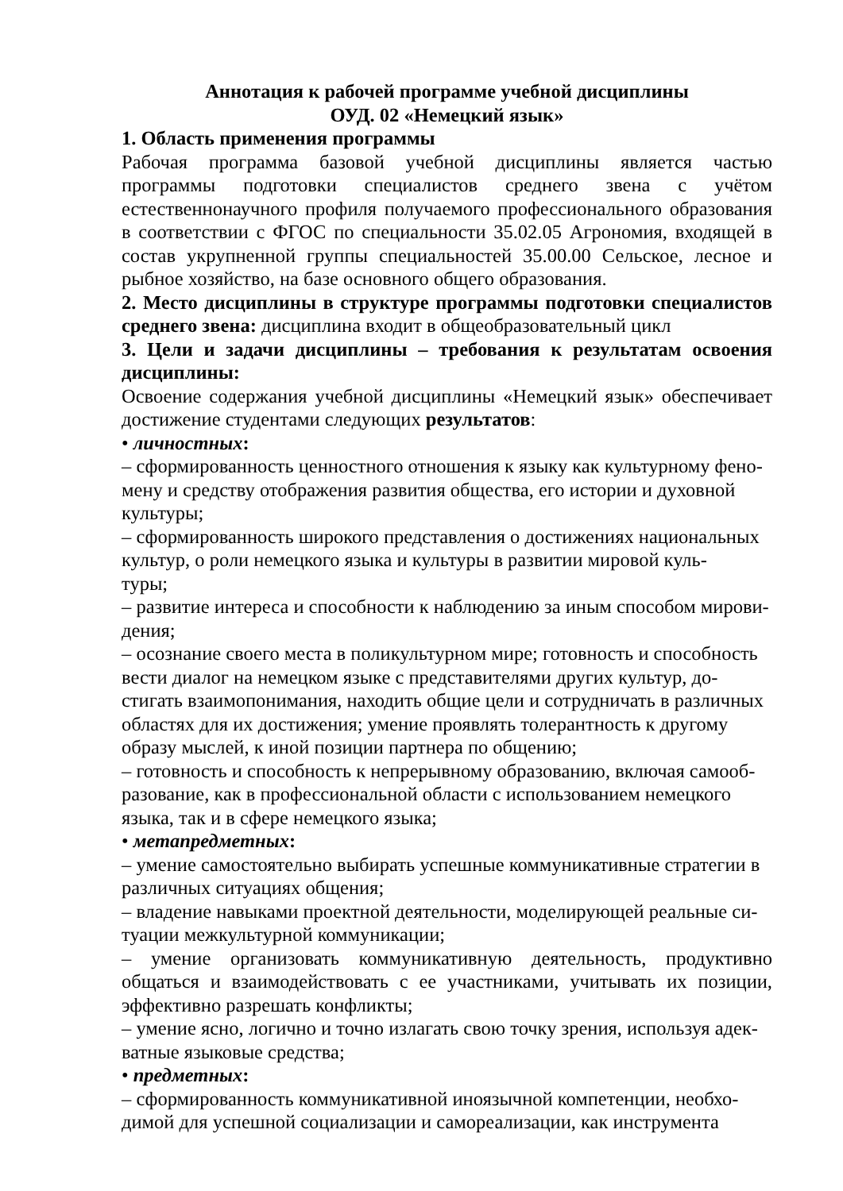Аннотация к рабочей программе учебной дисциплины
ОУД. 02 «Немецкий язык»
1. Область применения программы
Рабочая программа базовой учебной дисциплины является частью программы подготовки специалистов среднего звена с учётом естественнонаучного профиля получаемого профессионального образования в соответствии с ФГОС по специальности 35.02.05 Агрономия, входящей в состав укрупненной группы специальностей 35.00.00 Сельское, лесное и рыбное хозяйство, на базе основного общего образования.
2. Место дисциплины в структуре программы подготовки специалистов среднего звена: дисциплина входит в общеобразовательный цикл
3. Цели и задачи дисциплины – требования к результатам освоения дисциплины:
Освоение содержания учебной дисциплины «Немецкий язык» обеспечивает достижение студентами следующих результатов:
• личностных:
– сформированность ценностного отношения к языку как культурному фено-
мену и средству отображения развития общества, его истории и духовной
культуры;
– сформированность широкого представления о достижениях национальных
культур, о роли немецкого языка и культуры в развитии мировой куль-
туры;
– развитие интереса и способности к наблюдению за иным способом мирови-
дения;
– осознание своего места в поликультурном мире; готовность и способность
вести диалог на немецком языке с представителями других культур, до-
стигать взаимопонимания, находить общие цели и сотрудничать в различных
областях для их достижения; умение проявлять толерантность к другому
образу мыслей, к иной позиции партнера по общению;
– готовность и способность к непрерывному образованию, включая самооб-
разование, как в профессиональной области с использованием немецкого
языка, так и в сфере немецкого языка;
• метапредметных:
– умение самостоятельно выбирать успешные коммуникативные стратегии в
различных ситуациях общения;
– владение навыками проектной деятельности, моделирующей реальные си-
туации межкультурной коммуникации;
– умение организовать коммуникативную деятельность, продуктивно общаться и взаимодействовать с ее участниками, учитывать их позиции, эффективно разрешать конфликты;
– умение ясно, логично и точно излагать свою точку зрения, используя адек-
ватные языковые средства;
• предметных:
– сформированность коммуникативной иноязычной компетенции, необхо-
димой для успешной социализации и самореализации, как инструмента